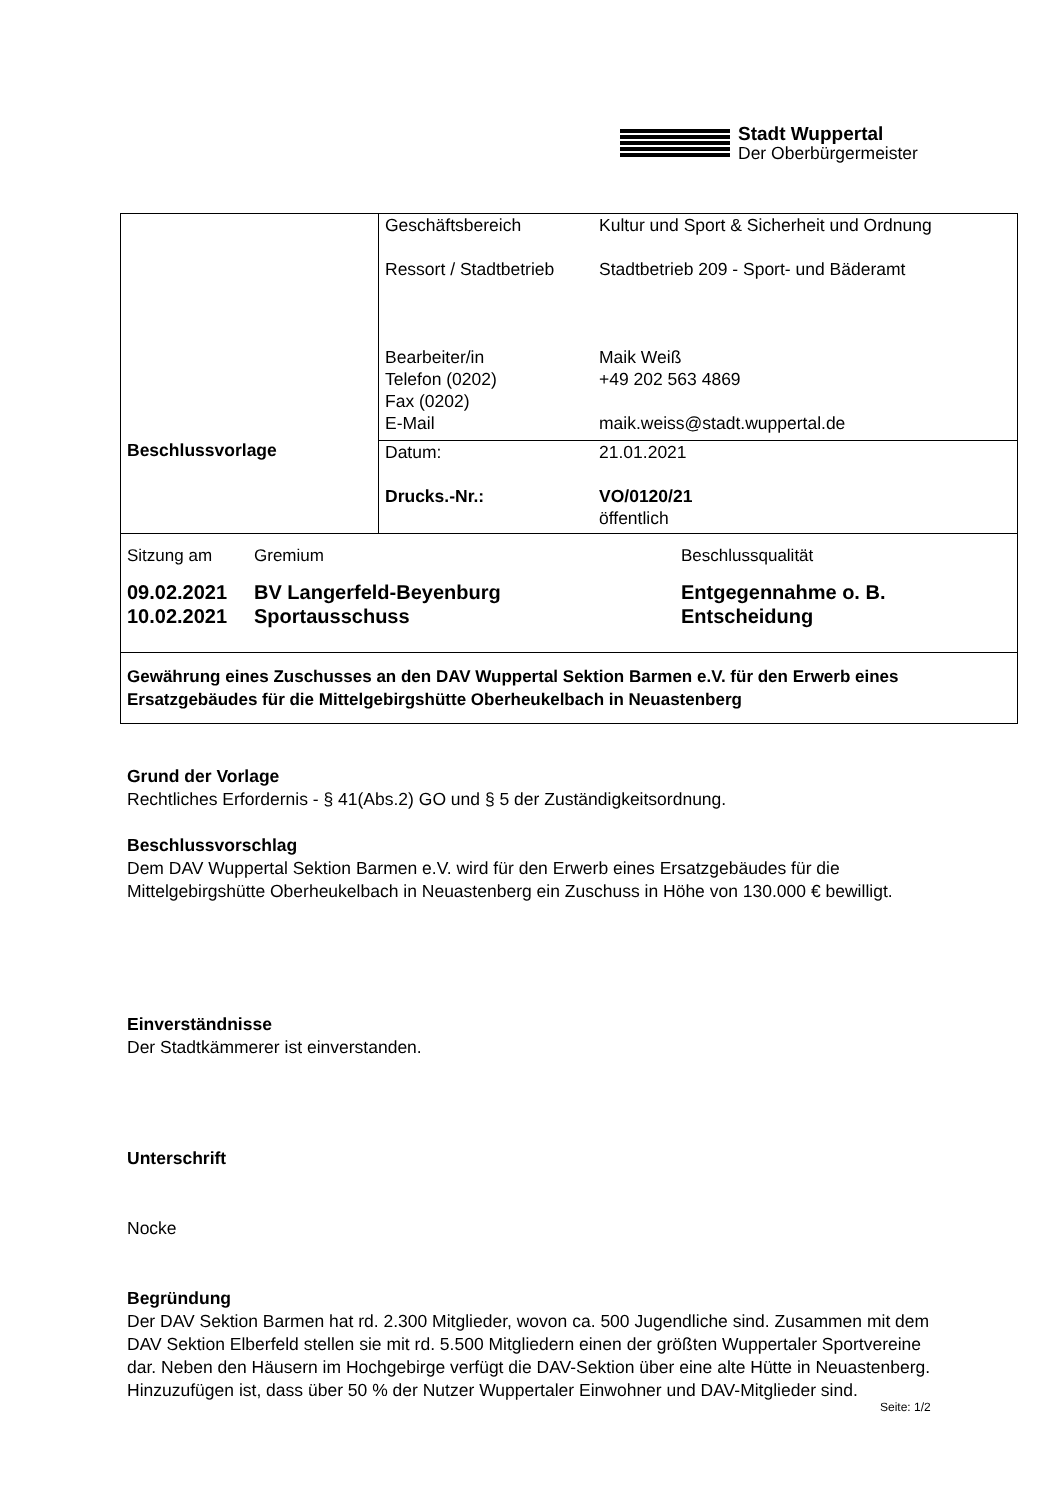Stadt Wuppertal
Der Oberbürgermeister
| Beschlussvorlage | Geschäftsbereich Ressort / Stadtbetrieb Bearbeiter/in Telefon (0202) Fax (0202) E-Mail | Kultur und Sport & Sicherheit und Ordnung Stadtbetrieb 209 - Sport- und Bäderamt Maik Weiß +49 202 563 4869 maik.weiss@stadt.wuppertal.de |
| | Datum: Drucks.-Nr.: | 21.01.2021 VO/0120/21 öffentlich |
| Sitzung am | Gremium | Beschlussqualität |
| 09.02.2021 10.02.2021 | BV Langerfeld-Beyenburg Sportausschuss | Entgegennahme o. B. Entscheidung |
| Gewährung eines Zuschusses an den DAV Wuppertal Sektion Barmen e.V. für den Erwerb eines Ersatzgebäudes für die Mittelgebirgshütte Oberheukelbach in Neuastenberg | | |
Grund der Vorlage
Rechtliches Erfordernis - § 41(Abs.2) GO und § 5 der Zuständigkeitsordnung.
Beschlussvorschlag
Dem DAV Wuppertal Sektion Barmen e.V. wird für den Erwerb eines Ersatzgebäudes für die Mittelgebirgshütte Oberheukelbach in Neuastenberg ein Zuschuss in Höhe von 130.000 € bewilligt.
Einverständnisse
Der Stadtkämmerer ist einverstanden.
Unterschrift
Nocke
Begründung
Der DAV Sektion Barmen hat rd. 2.300 Mitglieder, wovon ca. 500 Jugendliche sind. Zusammen mit dem DAV Sektion Elberfeld stellen sie mit rd. 5.500 Mitgliedern einen der größten Wuppertaler Sportvereine dar. Neben den Häusern im Hochgebirge verfügt die DAV-Sektion über eine alte Hütte in Neuastenberg. Hinzuzufügen ist, dass über 50 % der Nutzer Wuppertaler Einwohner und DAV-Mitglieder sind.
Seite: 1/2